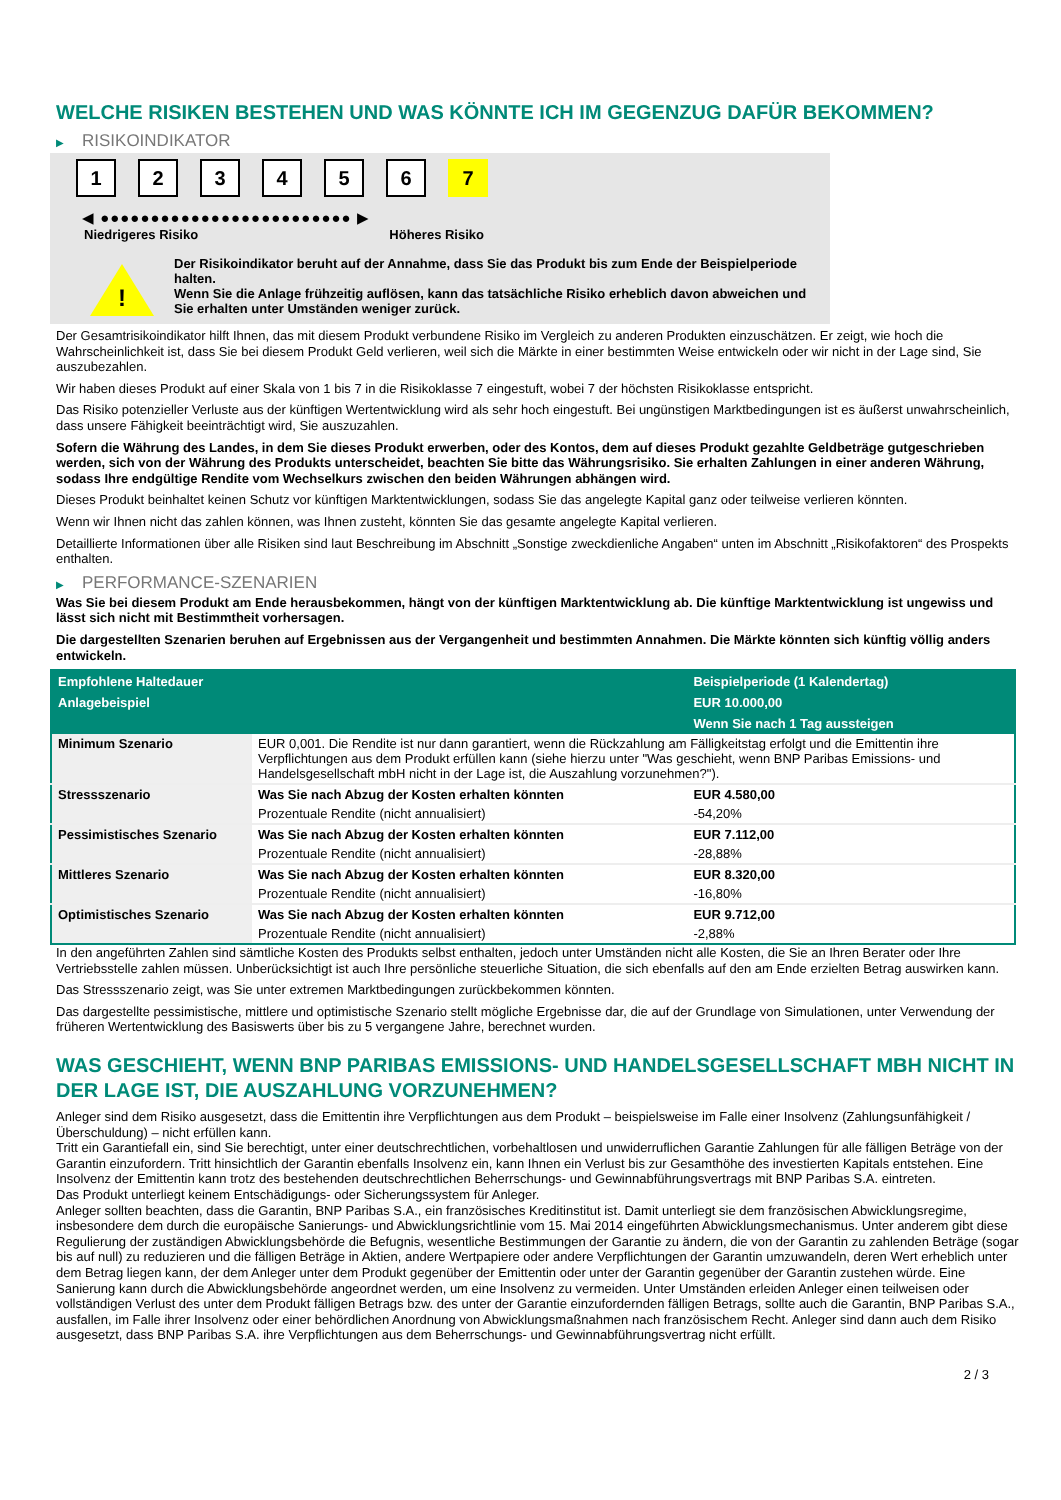WELCHE RISIKEN BESTEHEN UND WAS KÖNNTE ICH IM GEGENZUG DAFÜR BEKOMMEN?
▶ RISIKOINDIKATOR
1 2 3 4 5 6 7
◀ ●●●●●●●●●●●●●●●●●●●●●●●●● ▶
Niedrigeres Risiko Höheres Risiko
!
Der Risikoindikator beruht auf der Annahme, dass Sie das Produkt bis zum Ende der Beispielperiode halten.
Wenn Sie die Anlage frühzeitig auflösen, kann das tatsächliche Risiko erheblich davon abweichen und Sie erhalten unter Umständen weniger zurück.
Der Gesamtrisikoindikator hilft Ihnen, das mit diesem Produkt verbundene Risiko im Vergleich zu anderen Produkten einzuschätzen. Er zeigt, wie hoch die Wahrscheinlichkeit ist, dass Sie bei diesem Produkt Geld verlieren, weil sich die Märkte in einer bestimmten Weise entwickeln oder wir nicht in der Lage sind, Sie auszubezahlen.
Wir haben dieses Produkt auf einer Skala von 1 bis 7 in die Risikoklasse 7 eingestuft, wobei 7 der höchsten Risikoklasse entspricht.
Das Risiko potenzieller Verluste aus der künftigen Wertentwicklung wird als sehr hoch eingestuft. Bei ungünstigen Marktbedingungen ist es äußerst unwahrscheinlich, dass unsere Fähigkeit beeinträchtigt wird, Sie auszuzahlen.
Sofern die Währung des Landes, in dem Sie dieses Produkt erwerben, oder des Kontos, dem auf dieses Produkt gezahlte Geldbeträge gutgeschrieben werden, sich von der Währung des Produkts unterscheidet, beachten Sie bitte das Währungsrisiko. Sie erhalten Zahlungen in einer anderen Währung, sodass Ihre endgültige Rendite vom Wechselkurs zwischen den beiden Währungen abhängen wird.
Dieses Produkt beinhaltet keinen Schutz vor künftigen Marktentwicklungen, sodass Sie das angelegte Kapital ganz oder teilweise verlieren könnten.
Wenn wir Ihnen nicht das zahlen können, was Ihnen zusteht, könnten Sie das gesamte angelegte Kapital verlieren.
Detaillierte Informationen über alle Risiken sind laut Beschreibung im Abschnitt „Sonstige zweckdienliche Angaben“ unten im Abschnitt „Risikofaktoren“ des Prospekts enthalten.
▶ PERFORMANCE-SZENARIEN
Was Sie bei diesem Produkt am Ende herausbekommen, hängt von der künftigen Marktentwicklung ab. Die künftige Marktentwicklung ist ungewiss und lässt sich nicht mit Bestimmtheit vorhersagen.
Die dargestellten Szenarien beruhen auf Ergebnissen aus der Vergangenheit und bestimmten Annahmen. Die Märkte könnten sich künftig völlig anders entwickeln.
| Empfohlene Haltedauer | | Beispielperiode (1 Kalendertag) |
| --- | --- | --- |
| Anlagebeispiel | | EUR 10.000,00 |
| | | Wenn Sie nach 1 Tag aussteigen |
| Minimum Szenario | EUR 0,001. Die Rendite ist nur dann garantiert, wenn die Rückzahlung am Fälligkeitstag erfolgt und die Emittentin ihre Verpflichtungen aus dem Produkt erfüllen kann (siehe hierzu unter "Was geschieht, wenn BNP Paribas Emissions- und Handelsgesellschaft mbH nicht in der Lage ist, die Auszahlung vorzunehmen?"). | |
| Stressszenario | Was Sie nach Abzug der Kosten erhalten könnten | EUR 4.580,00 |
| | Prozentuale Rendite (nicht annualisiert) | -54,20% |
| Pessimistisches Szenario | Was Sie nach Abzug der Kosten erhalten könnten | EUR 7.112,00 |
| | Prozentuale Rendite (nicht annualisiert) | -28,88% |
| Mittleres Szenario | Was Sie nach Abzug der Kosten erhalten könnten | EUR 8.320,00 |
| | Prozentuale Rendite (nicht annualisiert) | -16,80% |
| Optimistisches Szenario | Was Sie nach Abzug der Kosten erhalten könnten | EUR 9.712,00 |
| | Prozentuale Rendite (nicht annualisiert) | -2,88% |
In den angeführten Zahlen sind sämtliche Kosten des Produkts selbst enthalten, jedoch unter Umständen nicht alle Kosten, die Sie an Ihren Berater oder Ihre Vertriebsstelle zahlen müssen. Unberücksichtigt ist auch Ihre persönliche steuerliche Situation, die sich ebenfalls auf den am Ende erzielten Betrag auswirken kann.
Das Stressszenario zeigt, was Sie unter extremen Marktbedingungen zurückbekommen könnten.
Das dargestellte pessimistische, mittlere und optimistische Szenario stellt mögliche Ergebnisse dar, die auf der Grundlage von Simulationen, unter Verwendung der früheren Wertentwicklung des Basiswerts über bis zu 5 vergangene Jahre, berechnet wurden.
WAS GESCHIEHT, WENN BNP PARIBAS EMISSIONS- UND HANDELSGESELLSCHAFT MBH NICHT IN DER LAGE IST, DIE AUSZAHLUNG VORZUNEHMEN?
Anleger sind dem Risiko ausgesetzt, dass die Emittentin ihre Verpflichtungen aus dem Produkt – beispielsweise im Falle einer Insolvenz (Zahlungsunfähigkeit / Überschuldung) – nicht erfüllen kann.
Tritt ein Garantiefall ein, sind Sie berechtigt, unter einer deutschrechtlichen, vorbehaltlosen und unwiderruflichen Garantie Zahlungen für alle fälligen Beträge von der Garantin einzufordern. Tritt hinsichtlich der Garantin ebenfalls Insolvenz ein, kann Ihnen ein Verlust bis zur Gesamthöhe des investierten Kapitals entstehen. Eine Insolvenz der Emittentin kann trotz des bestehenden deutschrechtlichen Beherrschungs- und Gewinnabführungsvertrags mit BNP Paribas S.A. eintreten.
Das Produkt unterliegt keinem Entschädigungs- oder Sicherungssystem für Anleger.
Anleger sollten beachten, dass die Garantin, BNP Paribas S.A., ein französisches Kreditinstitut ist. Damit unterliegt sie dem französischen Abwicklungsregime, insbesondere dem durch die europäische Sanierungs- und Abwicklungsrichtlinie vom 15. Mai 2014 eingeführten Abwicklungsmechanismus. Unter anderem gibt diese Regulierung der zuständigen Abwicklungsbehörde die Befugnis, wesentliche Bestimmungen der Garantie zu ändern, die von der Garantin zu zahlenden Beträge (sogar bis auf null) zu reduzieren und die fälligen Beträge in Aktien, andere Wertpapiere oder andere Verpflichtungen der Garantin umzuwandeln, deren Wert erheblich unter dem Betrag liegen kann, der dem Anleger unter dem Produkt gegenüber der Emittentin oder unter der Garantin gegenüber der Garantin zustehen würde. Eine Sanierung kann durch die Abwicklungsbehörde angeordnet werden, um eine Insolvenz zu vermeiden. Unter Umständen erleiden Anleger einen teilweisen oder vollständigen Verlust des unter dem Produkt fälligen Betrags bzw. des unter der Garantie einzufordernden fälligen Betrags, sollte auch die Garantin, BNP Paribas S.A., ausfallen, im Falle ihrer Insolvenz oder einer behördlichen Anordnung von Abwicklungsmaßnahmen nach französischem Recht. Anleger sind dann auch dem Risiko ausgesetzt, dass BNP Paribas S.A. ihre Verpflichtungen aus dem Beherrschungs- und Gewinnabführungsvertrag nicht erfüllt.
2 / 3